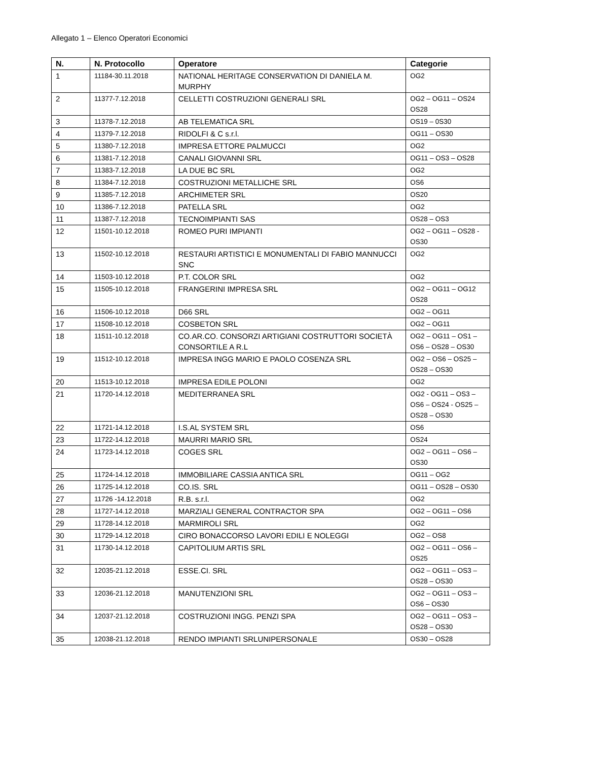Allegato 1 – Elenco Operatori Economici
| N. | N. Protocollo | Operatore | Categorie |
| --- | --- | --- | --- |
| 1 | 11184-30.11.2018 | NATIONAL HERITAGE CONSERVATION DI DANIELA M. MURPHY | OG2 |
| 2 | 11377-7.12.2018 | CELLETTI COSTRUZIONI GENERALI SRL | OG2 – OG11 – OS24 OS28 |
| 3 | 11378-7.12.2018 | AB TELEMATICA SRL | OS19 – 0S30 |
| 4 | 11379-7.12.2018 | RIDOLFI & C s.r.l. | OG11 – OS30 |
| 5 | 11380-7.12.2018 | IMPRESA ETTORE PALMUCCI | OG2 |
| 6 | 11381-7.12.2018 | CANALI GIOVANNI SRL | OG11 – OS3 – OS28 |
| 7 | 11383-7.12.2018 | LA DUE BC SRL | OG2 |
| 8 | 11384-7.12.2018 | COSTRUZIONI METALLICHE SRL | OS6 |
| 9 | 11385-7.12.2018 | ARCHIMETER SRL | OS20 |
| 10 | 11386-7.12.2018 | PATELLA SRL | OG2 |
| 11 | 11387-7.12.2018 | TECNOIMPIANTI SAS | OS28 – OS3 |
| 12 | 11501-10.12.2018 | ROMEO PURI IMPIANTI | OG2 – OG11 – OS28 - OS30 |
| 13 | 11502-10.12.2018 | RESTAURI ARTISTICI E MONUMENTALI DI FABIO MANNUCCI SNC | OG2 |
| 14 | 11503-10.12.2018 | P.T. COLOR SRL | OG2 |
| 15 | 11505-10.12.2018 | FRANGERINI IMPRESA SRL | OG2 – OG11 – OG12 OS28 |
| 16 | 11506-10.12.2018 | D66 SRL | OG2 – OG11 |
| 17 | 11508-10.12.2018 | COSBETON SRL | OG2 – OG11 |
| 18 | 11511-10.12.2018 | CO.AR.CO. CONSORZI ARTIGIANI COSTRUTTORI SOCIETÀ CONSORTILE A R.L | OG2 – OG11 – OS1 – OS6 – OS28 – OS30 |
| 19 | 11512-10.12.2018 | IMPRESA INGG MARIO E PAOLO COSENZA SRL | OG2 – OS6 – OS25 – OS28 – OS30 |
| 20 | 11513-10.12.2018 | IMPRESA EDILE POLONI | OG2 |
| 21 | 11720-14.12.2018 | MEDITERRANEA SRL | OG2 - OG11 – OS3 – OS6 – OS24 - OS25 – OS28 – OS30 |
| 22 | 11721-14.12.2018 | I.S.AL SYSTEM SRL | OS6 |
| 23 | 11722-14.12.2018 | MAURRI MARIO SRL | OS24 |
| 24 | 11723-14.12.2018 | COGES SRL | OG2 – OG11 – OS6 – OS30 |
| 25 | 11724-14.12.2018 | IMMOBILIARE CASSIA ANTICA SRL | OG11 – OG2 |
| 26 | 11725-14.12.2018 | CO.IS. SRL | OG11 – OS28 – OS30 |
| 27 | 11726 -14.12.2018 | R.B. s.r.l. | OG2 |
| 28 | 11727-14.12.2018 | MARZIALI GENERAL CONTRACTOR SPA | OG2 – OG11 – OS6 |
| 29 | 11728-14.12.2018 | MARMIROLI SRL | OG2 |
| 30 | 11729-14.12.2018 | CIRO BONACCORSO LAVORI EDILI E NOLEGGI | OG2 – OS8 |
| 31 | 11730-14.12.2018 | CAPITOLIUM ARTIS SRL | OG2 – OG11 – OS6 – OS25 |
| 32 | 12035-21.12.2018 | ESSE.CI. SRL | OG2 – OG11 – OS3 – OS28 – OS30 |
| 33 | 12036-21.12.2018 | MANUTENZIONI SRL | OG2 – OG11 – OS3 – OS6 – OS30 |
| 34 | 12037-21.12.2018 | COSTRUZIONI INGG. PENZI SPA | OG2 – OG11 – OS3 – OS28 – OS30 |
| 35 | 12038-21.12.2018 | RENDO IMPIANTI SRLUNIPERSONALE | OS30 – OS28 |